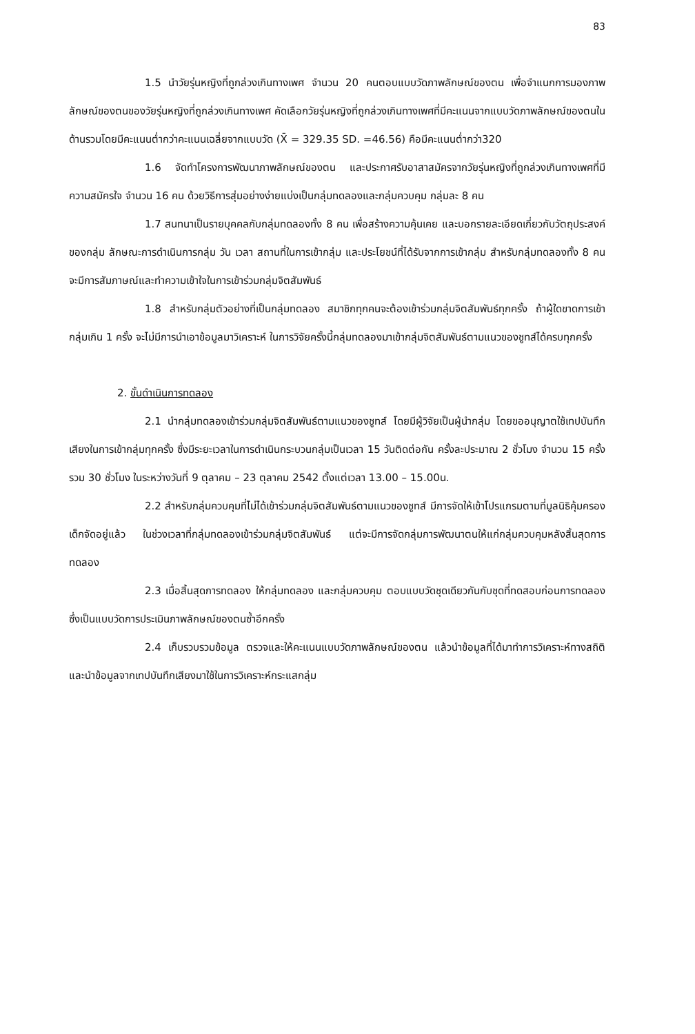83
1.5 นำวัยรุ่นหญิงที่ถูกล่วงเกินทางเพศ จำนวน 20 คนตอบแบบวัดภาพลักษณ์ของตน เพื่อจำแนกการมองภาพลักษณ์ของตนของวัยรุ่นหญิงที่ถูกล่วงเกินทางเพศ คัดเลือกวัยรุ่นหญิงที่ถูกล่วงเกินทางเพศที่มีคะแนนจากแบบวัดภาพลักษณ์ของตนในด้านรวมโดยมีคะแนนต่ำกว่าคะแนนเฉลี่ยจากแบบวัด (X̄ = 329.35 SD. =46.56) คือมีคะแนนต่ำกว่า320
1.6 จัดทำโครงการพัฒนาภาพลักษณ์ของตน และประกาศรับอาสาสมัครจากวัยรุ่นหญิงที่ถูกล่วงเกินทางเพศที่มีความสมัครใจ จำนวน 16 คน ด้วยวิธีการสุ่มอย่างง่ายแบ่งเป็นกลุ่มทดลองและกลุ่มควบคุม กลุ่มละ 8 คน
1.7 สนทนาเป็นรายบุคคลกับกลุ่มทดลองทั้ง 8 คน เพื่อสร้างความคุ้นเคย และบอกรายละเอียดเกี่ยวกับวัตถุประสงค์ของกลุ่ม ลักษณะการดำเนินการกลุ่ม วัน เวลา สถานที่ในการเข้ากลุ่ม และประโยชน์ที่ได้รับจากการเข้ากลุ่ม สำหรับกลุ่มทดลองทั้ง 8 คน จะมีการสัมภาษณ์และทำความเข้าใจในการเข้าร่วมกลุ่มจิตสัมพันธ์
1.8 สำหรับกลุ่มตัวอย่างที่เป็นกลุ่มทดลอง สมาชิกทุกคนจะต้องเข้าร่วมกลุ่มจิตสัมพันธ์ทุกครั้ง ถ้าผู้ใดขาดการเข้ากลุ่มเกิน 1 ครั้ง จะไม่มีการนำเอาข้อมูลมาวิเคราะห์ ในการวิจัยครั้งนี้กลุ่มทดลองมาเข้ากลุ่มจิตสัมพันธ์ตามแนวของชูทส์ได้ครบทุกครั้ง
2. ขั้นดำเนินการทดลอง
2.1 นำกลุ่มทดลองเข้าร่วมกลุ่มจิตสัมพันธ์ตามแนวของชูทส์ โดยมีผู้วิจัยเป็นผู้นำกลุ่ม โดยขออนุญาตใช้เทปบันทึกเสียงในการเข้ากลุ่มทุกครั้ง ซึ่งมีระยะเวลาในการดำเนินกระบวนกลุ่มเป็นเวลา 15 วันติดต่อกัน ครั้งละประมาณ 2 ชั่วโมง จำนวน 15 ครั้ง รวม 30 ชั่วโมง ในระหว่างวันที่ 9 ตุลาคม – 23 ตุลาคม 2542 ตั้งแต่เวลา 13.00 – 15.00น.
2.2 สำหรับกลุ่มควบคุมที่ไม่ได้เข้าร่วมกลุ่มจิตสัมพันธ์ตามแนวของชูทส์ มีการจัดให้เข้าโปรแกรมตามที่มูลนิธิคุ้มครองเด็กจัดอยู่แล้ว ในช่วงเวลาที่กลุ่มทดลองเข้าร่วมกลุ่มจิตสัมพันธ์ แต่จะมีการจัดกลุ่มการพัฒนาตนให้แก่กลุ่มควบคุมหลังสิ้นสุดการทดลอง
2.3 เมื่อสิ้นสุดการทดลอง ให้กลุ่มทดลอง และกลุ่มควบคุม ตอบแบบวัดชุดเดียวกันกับชุดที่ทดสอบก่อนการทดลอง ซึ่งเป็นแบบวัดการประเมินภาพลักษณ์ของตนซ้ำอีกครั้ง
2.4 เก็บรวบรวมข้อมูล ตรวจและให้คะแนนแบบวัดภาพลักษณ์ของตน แล้วนำข้อมูลที่ได้มาทำการวิเคราะห์ทางสถิติ และนำข้อมูลจากเทปบันทึกเสียงมาใช้ในการวิเคราะห์กระแสกลุ่ม